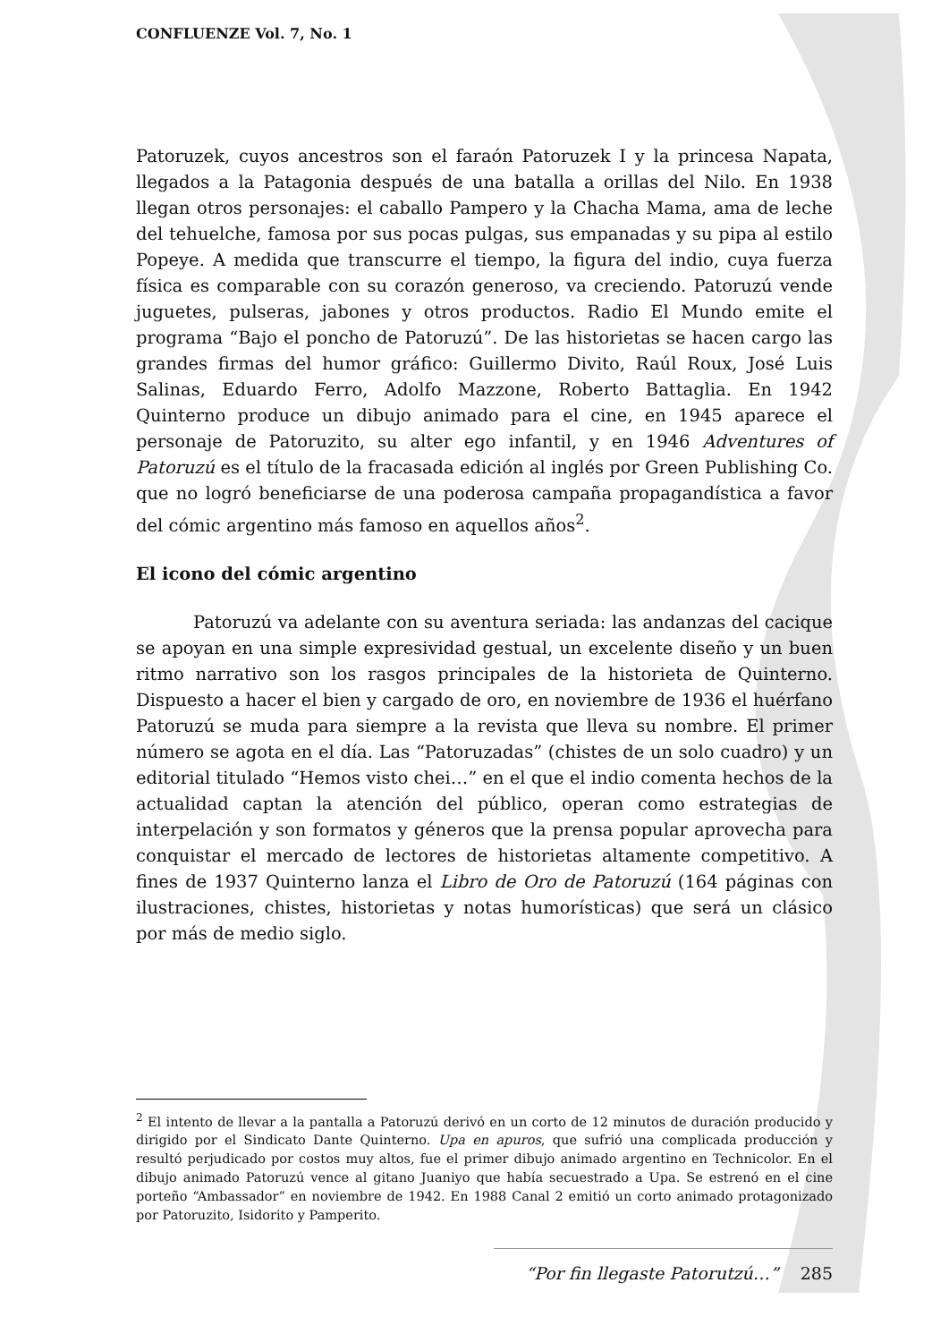CONFLUENZE Vol. 7, No. 1
Patoruzek, cuyos ancestros son el faraón Patoruzek I y la princesa Napata, llegados a la Patagonia después de una batalla a orillas del Nilo. En 1938 llegan otros personajes: el caballo Pampero y la Chacha Mama, ama de leche del tehuelche, famosa por sus pocas pulgas, sus empanadas y su pipa al estilo Popeye. A medida que transcurre el tiempo, la figura del indio, cuya fuerza física es comparable con su corazón generoso, va creciendo. Patoruzú vende juguetes, pulseras, jabones y otros productos. Radio El Mundo emite el programa “Bajo el poncho de Patoruzú”. De las historietas se hacen cargo las grandes firmas del humor gráfico: Guillermo Divito, Raúl Roux, José Luis Salinas, Eduardo Ferro, Adolfo Mazzone, Roberto Battaglia. En 1942 Quinterno produce un dibujo animado para el cine, en 1945 aparece el personaje de Patoruzito, su alter ego infantil, y en 1946 Adventures of Patoruzú es el título de la fracasada edición al inglés por Green Publishing Co. que no logró beneficiarse de una poderosa campaña propagandística a favor del cómic argentino más famoso en aquellos años<sup>2</sup>.
El icono del cómic argentino
Patoruzú va adelante con su aventura seriada: las andanzas del cacique se apoyan en una simple expresividad gestual, un excelente diseño y un buen ritmo narrativo son los rasgos principales de la historieta de Quinterno. Dispuesto a hacer el bien y cargado de oro, en noviembre de 1936 el huérfano Patoruzú se muda para siempre a la revista que lleva su nombre. El primer número se agota en el día. Las “Patoruzadas” (chistes de un solo cuadro) y un editorial titulado “Hemos visto chei…” en el que el indio comenta hechos de la actualidad captan la atención del público, operan como estrategias de interpelación y son formatos y géneros que la prensa popular aprovecha para conquistar el mercado de lectores de historietas altamente competitivo. A fines de 1937 Quinterno lanza el Libro de Oro de Patoruzú (164 páginas con ilustraciones, chistes, historietas y notas humorísticas) que será un clásico por más de medio siglo.
<sup>2</sup> El intento de llevar a la pantalla a Patoruzú derivó en un corto de 12 minutos de duración producido y dirigido por el Sindicato Dante Quinterno. Upa en apuros, que sufrió una complicada producción y resultó perjudicado por costos muy altos, fue el primer dibujo animado argentino en Technicolor. En el dibujo animado Patoruzú vence al gitano Juaniyo que había secuestrado a Upa. Se estrenó en el cine porteño “Ambassador” en noviembre de 1942. En 1988 Canal 2 emitió un corto animado protagonizado por Patoruzito, Isidorito y Pamperito.
“Por fin llegaste Patorutzú…” 285